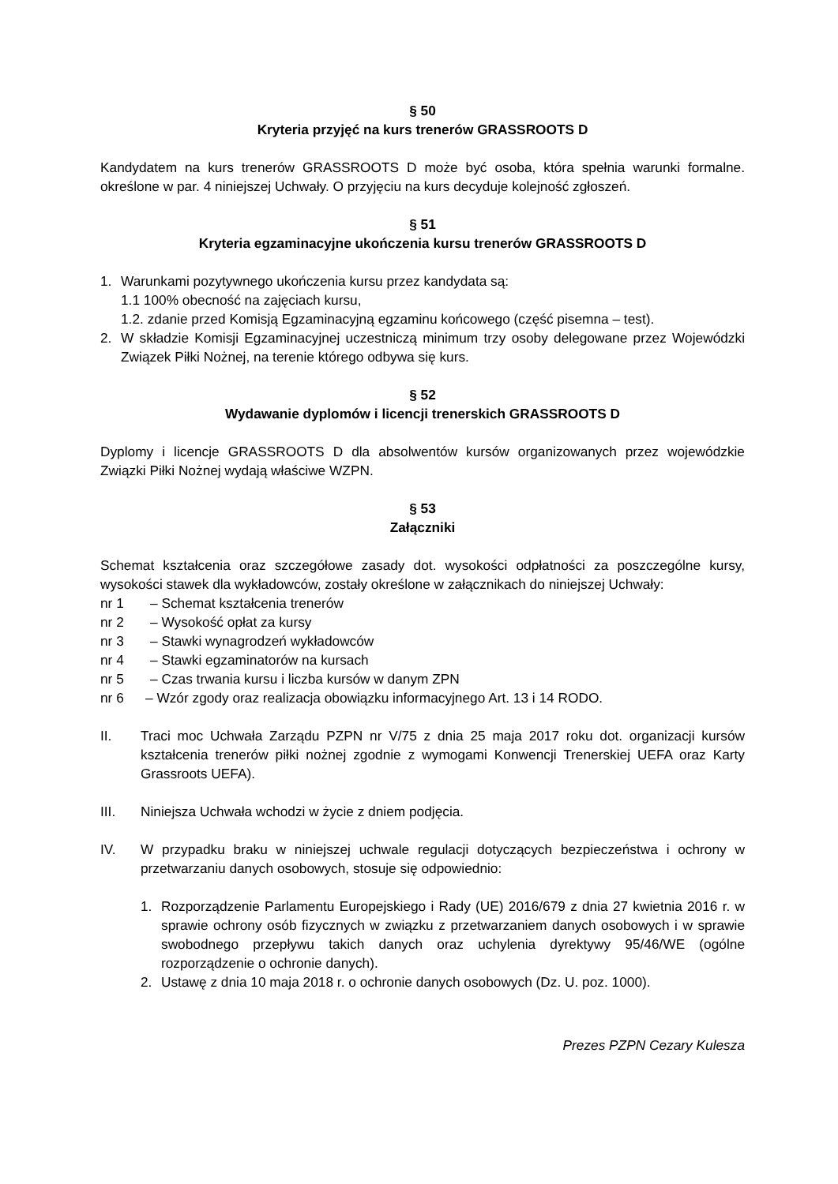§ 50
Kryteria przyjęć na kurs trenerów GRASSROOTS D
Kandydatem na kurs trenerów GRASSROOTS D może być osoba, która spełnia warunki formalne. określone w par. 4 niniejszej Uchwały. O przyjęciu na kurs decyduje kolejność zgłoszeń.
§ 51
Kryteria egzaminacyjne ukończenia kursu trenerów GRASSROOTS D
1. Warunkami pozytywnego ukończenia kursu przez kandydata są:
1.1 100% obecność na zajęciach kursu,
1.2. zdanie przed Komisją Egzaminacyjną egzaminu końcowego (część pisemna – test).
2. W składzie Komisji Egzaminacyjnej uczestniczą minimum trzy osoby delegowane przez Wojewódzki Związek Piłki Nożnej, na terenie którego odbywa się kurs.
§ 52
Wydawanie dyplomów i licencji trenerskich GRASSROOTS D
Dyplomy i licencje GRASSROOTS D dla absolwentów kursów organizowanych przez wojewódzkie Związki Piłki Nożnej wydają właściwe WZPN.
§ 53
Załączniki
Schemat kształcenia oraz szczegółowe zasady dot. wysokości odpłatności za poszczególne kursy, wysokości stawek dla wykładowców, zostały określone w załącznikach do niniejszej Uchwały:
nr 1 – Schemat kształcenia trenerów
nr 2 – Wysokość opłat za kursy
nr 3 – Stawki wynagrodzeń wykładowców
nr 4 – Stawki egzaminatorów na kursach
nr 5 – Czas trwania kursu i liczba kursów w danym ZPN
nr 6 – Wzór zgody oraz realizacja obowiązku informacyjnego Art. 13 i 14 RODO.
II. Traci moc Uchwała Zarządu PZPN nr V/75 z dnia 25 maja 2017 roku dot. organizacji kursów kształcenia trenerów piłki nożnej zgodnie z wymogami Konwencji Trenerskiej UEFA oraz Karty Grassroots UEFA).
III. Niniejsza Uchwała wchodzi w życie z dniem podjęcia.
IV. W przypadku braku w niniejszej uchwale regulacji dotyczących bezpieczeństwa i ochrony w przetwarzaniu danych osobowych, stosuje się odpowiednio:
1. Rozporządzenie Parlamentu Europejskiego i Rady (UE) 2016/679 z dnia 27 kwietnia 2016 r. w sprawie ochrony osób fizycznych w związku z przetwarzaniem danych osobowych i w sprawie swobodnego przepływu takich danych oraz uchylenia dyrektywy 95/46/WE (ogólne rozporządzenie o ochronie danych).
2. Ustawę z dnia 10 maja 2018 r. o ochronie danych osobowych (Dz. U. poz. 1000).
Prezes PZPN Cezary Kulesza